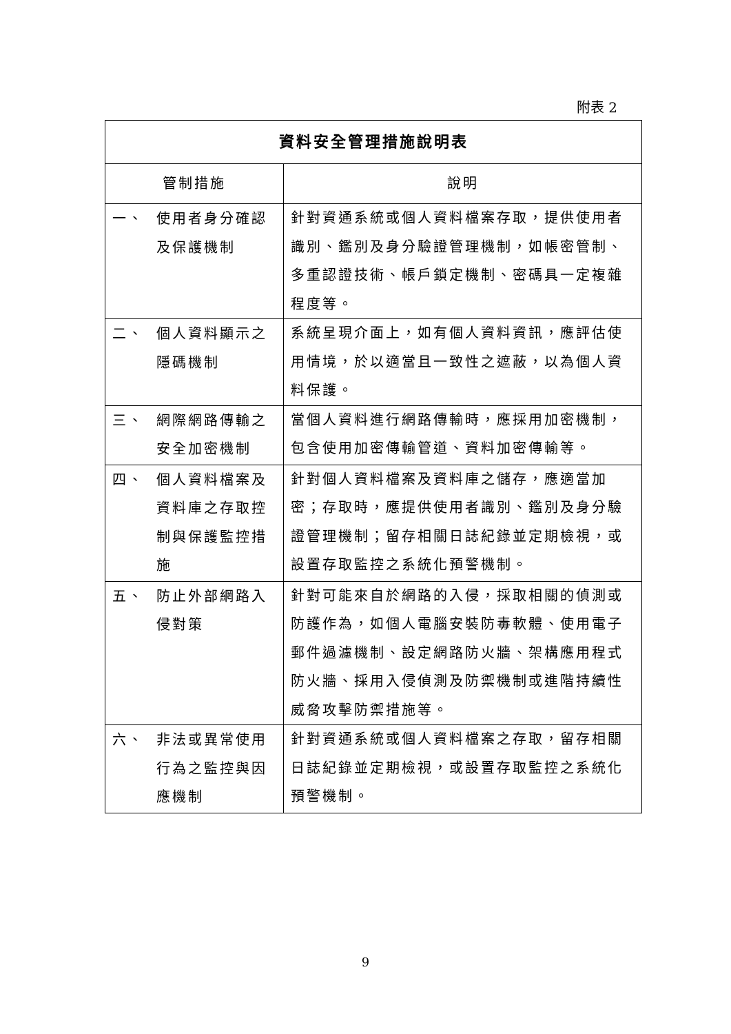附表 2
| 資料安全管理措施說明表 | | |
| --- | --- | --- |
| 管制措施 | | 說明 |
| 一、 | 使用者身分確認及保護機制 | 針對資通系統或個人資料檔案存取，提供使用者識別、鑑別及身分驗證管理機制，如帳密管制、多重認證技術、帳戶鎖定機制、密碼具一定複雜程度等。 |
| 二、 | 個人資料顯示之隱碼機制 | 系統呈現介面上，如有個人資料資訊，應評估使用情境，於以適當且一致性之遮蔽，以為個人資料保護。 |
| 三、 | 網際網路傳輸之安全加密機制 | 當個人資料進行網路傳輸時，應採用加密機制，包含使用加密傳輸管道、資料加密傳輸等。 |
| 四、 | 個人資料檔案及資料庫之存取控制與保護監控措施 | 針對個人資料檔案及資料庫之儲存，應適當加密；存取時，應提供使用者識別、鑑別及身分驗證管理機制；留存相關日誌紀錄並定期檢視，或設置存取監控之系統化預警機制。 |
| 五、 | 防止外部網路入侵對策 | 針對可能來自於網路的入侵，採取相關的偵測或防護作為，如個人電腦安裝防毒軟體、使用電子郵件過濾機制、設定網路防火牆、架構應用程式防火牆、採用入侵偵測及防禦機制或進階持續性威脅攻擊防禦措施等。 |
| 六、 | 非法或異常使用行為之監控與因應機制 | 針對資通系統或個人資料檔案之存取，留存相關日誌紀錄並定期檢視，或設置存取監控之系統化預警機制。 |
9